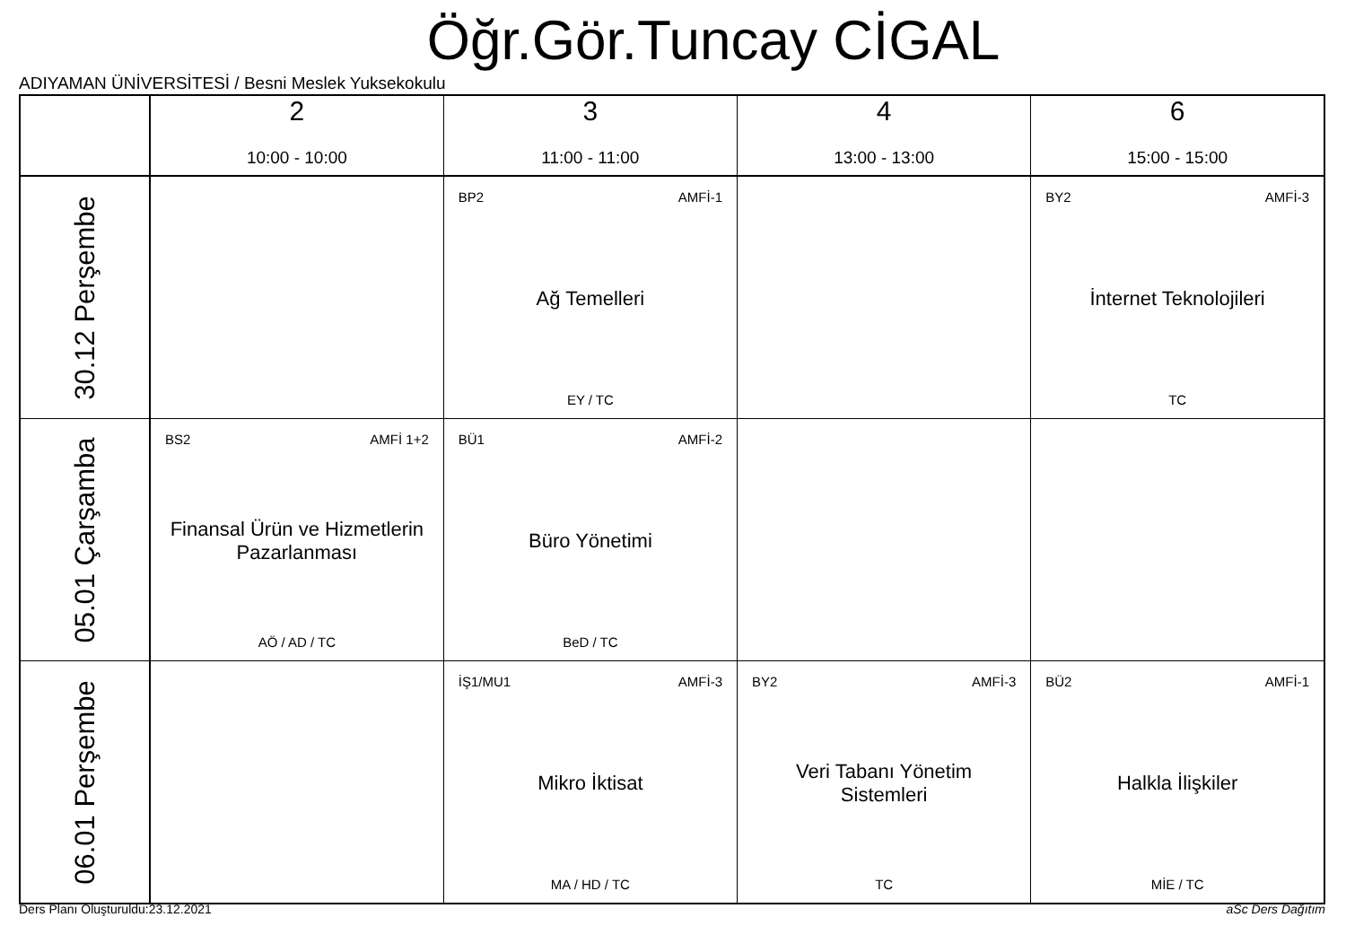Öğr.Gör.Tuncay CİGAL
ADIYAMAN ÜNİVERSİTESİ / Besni Meslek Yuksekokulu
| | 2 10:00 - 10:00 | 3 11:00 - 11:00 | 4 13:00 - 13:00 | 6 15:00 - 15:00 |
| --- | --- | --- | --- | --- |
| 30.12 Perşembe | | BP2 AMFİ-1 Ağ Temelleri EY / TC | | BY2 AMFİ-3 İnternet Teknolojileri TC |
| 05.01 Çarşamba | BS2 AMFİ 1+2 Finansal Ürün ve Hizmetlerin Pazarlanması AÖ / AD / TC | BÜ1 AMFİ-2 Büro Yönetimi BeD / TC | | |
| 06.01 Perşembe | | İŞ1/MU1 AMFİ-3 Mikro İktisat MA / HD / TC | BY2 AMFİ-3 Veri Tabanı Yönetim Sistemleri TC | BÜ2 AMFİ-1 Halkla İlişkiler MİE / TC |
Ders Planı Oluşturuldu:23.12.2021
aSc Ders Dağıtım